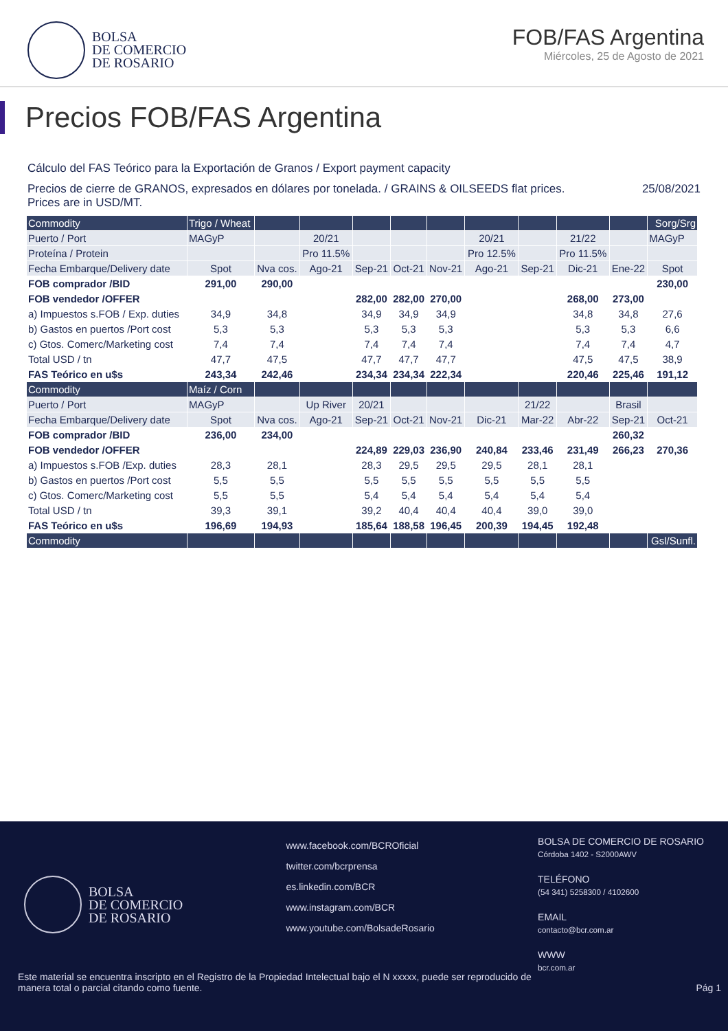BOLSA
DE COMERCIO
DE ROSARIO
FOB/FAS Argentina
Miércoles, 25 de Agosto de 2021
Precios FOB/FAS Argentina
Cálculo del FAS Teórico para la Exportación de Granos / Export payment capacity
Precios de cierre de GRANOS, expresados en dólares por tonelada. / GRAINS & OILSEEDS flat prices.
Prices are in USD/MT.
25/08/2021
| Commodity | Trigo / Wheat | | | | | | | | | | Sorg/Srg |
| --- | --- | --- | --- | --- | --- | --- | --- | --- | --- | --- | --- |
| Puerto / Port | MAGyP | | 20/21 | | | | 20/21 | | 21/22 | | MAGyP |
| Proteína / Protein | | | Pro 11.5% | | | | Pro 12.5% | | Pro 11.5% | | |
| Fecha Embarque/Delivery date | Spot | Nva cos. | Ago-21 | Sep-21 | Oct-21 | Nov-21 | Ago-21 | Sep-21 | Dic-21 | Ene-22 | Spot |
| FOB comprador /BID | 291,00 | 290,00 | | | | | | | | | 230,00 |
| FOB vendedor /OFFER | | | | 282,00 | 282,00 | 270,00 | | | 268,00 | 273,00 | |
| a) Impuestos s.FOB / Exp. duties | 34,9 | 34,8 | | 34,9 | 34,9 | 34,9 | | | 34,8 | 34,8 | 27,6 |
| b) Gastos en puertos /Port cost | 5,3 | 5,3 | | 5,3 | 5,3 | 5,3 | | | 5,3 | 5,3 | 6,6 |
| c) Gtos. Comerc/Marketing cost | 7,4 | 7,4 | | 7,4 | 7,4 | 7,4 | | | 7,4 | 7,4 | 4,7 |
| Total USD / tn | 47,7 | 47,5 | | 47,7 | 47,7 | 47,7 | | | 47,5 | 47,5 | 38,9 |
| FAS Teórico en u$s | 243,34 | 242,46 | | 234,34 | 234,34 | 222,34 | | | 220,46 | 225,46 | 191,12 |
| Commodity | Maíz / Corn | | | | | | | | | | |
| Puerto / Port | MAGyP | | Up River | 20/21 | | | | 21/22 | | Brasil | |
| Fecha Embarque/Delivery date | Spot | Nva cos. | Ago-21 | Sep-21 | Oct-21 | Nov-21 | Dic-21 | Mar-22 | Abr-22 | Sep-21 | Oct-21 |
| FOB comprador /BID | 236,00 | 234,00 | | | | | | | | 260,32 | |
| FOB vendedor /OFFER | | | | 224,89 | 229,03 | 236,90 | 240,84 | 233,46 | 231,49 | 266,23 | 270,36 |
| a) Impuestos s.FOB /Exp. duties | 28,3 | 28,1 | | 28,3 | 29,5 | 29,5 | 29,5 | 28,1 | 28,1 | | |
| b) Gastos en puertos /Port cost | 5,5 | 5,5 | | 5,5 | 5,5 | 5,5 | 5,5 | 5,5 | 5,5 | | |
| c) Gtos. Comerc/Marketing cost | 5,5 | 5,5 | | 5,4 | 5,4 | 5,4 | 5,4 | 5,4 | 5,4 | | |
| Total USD / tn | 39,3 | 39,1 | | 39,2 | 40,4 | 40,4 | 40,4 | 39,0 | 39,0 | | |
| FAS Teórico en u$s | 196,69 | 194,93 | | 185,64 | 188,58 | 196,45 | 200,39 | 194,45 | 192,48 | | |
| Commodity | | | | | | | | | | | Gsl/Sunfl. |
BOLSA
DE COMERCIO
DE ROSARIO
www.facebook.com/BCROficial
twitter.com/bcrprensa
es.linkedin.com/BCR
www.instagram.com/BCR
www.youtube.com/BolsadeRosario
BOLSA DE COMERCIO DE ROSARIO
Córdoba 1402 - S2000AWV
TELÉFONO
(54 341) 5258300 / 4102600
EMAIL
contacto@bcr.com.ar
WWW
bcr.com.ar
Este material se encuentra inscripto en el Registro de la Propiedad Intelectual bajo el N xxxxx, puede ser reproducido de
manera total o parcial citando como fuente.
Pág 1